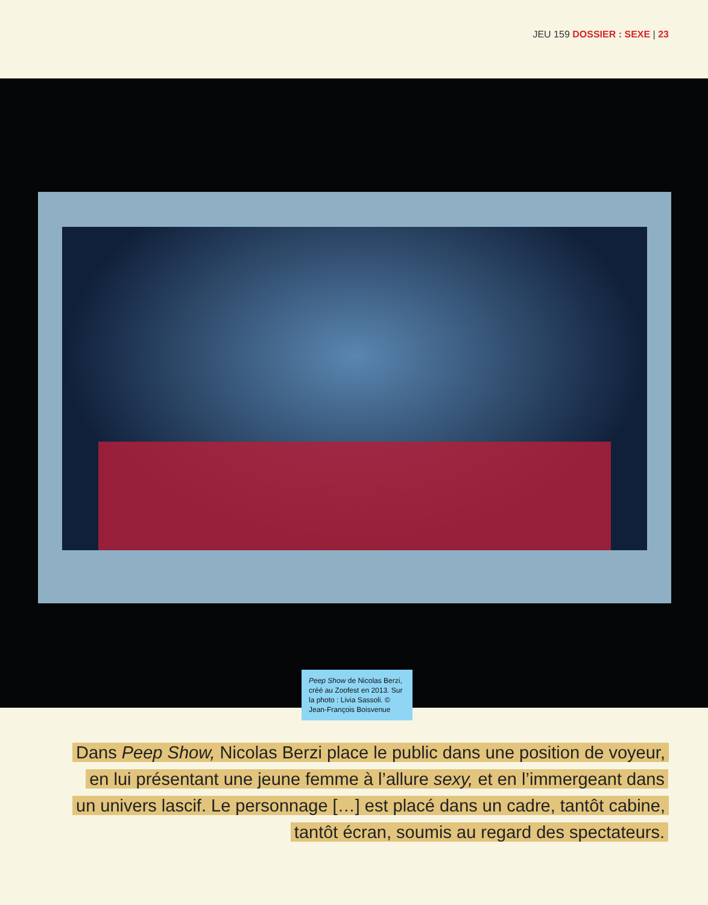JEU 159 DOSSIER : SEXE | 23
Peep Show de Nicolas Berzi, créé au Zoofest en 2013. Sur la photo : Livia Sassoli. © Jean-François Boisvenue
Dans Peep Show, Nicolas Berzi place le public dans une position de voyeur, en lui présentant une jeune femme à l’allure sexy, et en l’immergeant dans un univers lascif. Le personnage […] est placé dans un cadre, tantôt cabine, tantôt écran, soumis au regard des spectateurs.